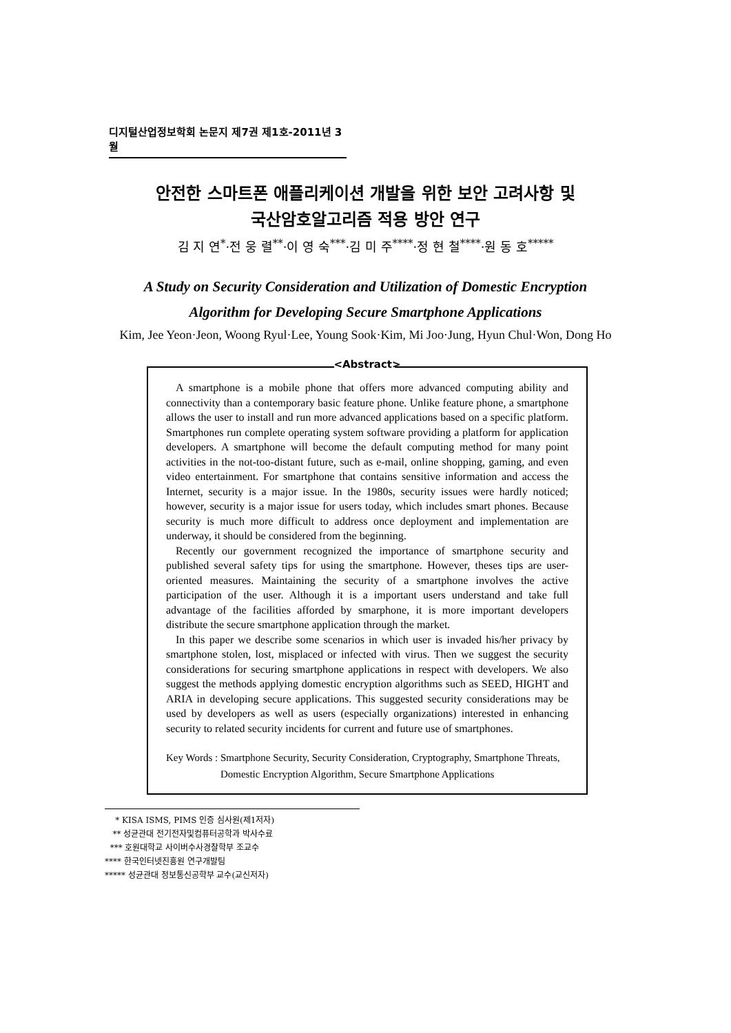디지털산업정보학회 논문지 제7권 제1호-2011년 3월
안전한 스마트폰 애플리케이션 개발을 위한 보안 고려사항 및
국산암호알고리즘 적용 방안 연구
김 지 연<sup>*</sup>·전 웅 렬<sup>**</sup>·이 영 숙<sup>***</sup>·김 미 주<sup>****</sup>·정 현 철<sup>****</sup>·원 동 호<sup>*****</sup>
A Study on Security Consideration and Utilization of Domestic Encryption
Algorithm for Developing Secure Smartphone Applications
Kim, Jee Yeon·Jeon, Woong Ryul·Lee, Young Sook·Kim, Mi Joo·Jung, Hyun Chul·Won, Dong Ho
<Abstract>
A smartphone is a mobile phone that offers more advanced computing ability and connectivity than a contemporary basic feature phone. Unlike feature phone, a smartphone allows the user to install and run more advanced applications based on a specific platform. Smartphones run complete operating system software providing a platform for application developers. A smartphone will become the default computing method for many point activities in the not-too-distant future, such as e-mail, online shopping, gaming, and even video entertainment. For smartphone that contains sensitive information and access the Internet, security is a major issue. In the 1980s, security issues were hardly noticed; however, security is a major issue for users today, which includes smart phones. Because security is much more difficult to address once deployment and implementation are underway, it should be considered from the beginning.
Recently our government recognized the importance of smartphone security and published several safety tips for using the smartphone. However, theses tips are user-oriented measures. Maintaining the security of a smartphone involves the active participation of the user. Although it is a important users understand and take full advantage of the facilities afforded by smarphone, it is more important developers distribute the secure smartphone application through the market.
In this paper we describe some scenarios in which user is invaded his/her privacy by smartphone stolen, lost, misplaced or infected with virus. Then we suggest the security considerations for securing smartphone applications in respect with developers. We also suggest the methods applying domestic encryption algorithms such as SEED, HIGHT and ARIA in developing secure applications. This suggested security considerations may be used by developers as well as users (especially organizations) interested in enhancing security to related security incidents for current and future use of smartphones.
Key Words : Smartphone Security, Security Consideration, Cryptography, Smartphone Threats, Domestic Encryption Algorithm, Secure Smartphone Applications
* KISA ISMS, PIMS 인증 심사원(제1저자)
** 성균관대 전기전자및컴퓨터공학과 박사수료
*** 호원대학교 사이버수사경찰학부 조교수
**** 한국인터넷진흥원 연구개발팀
***** 성균관대 정보통신공학부 교수(교신저자)